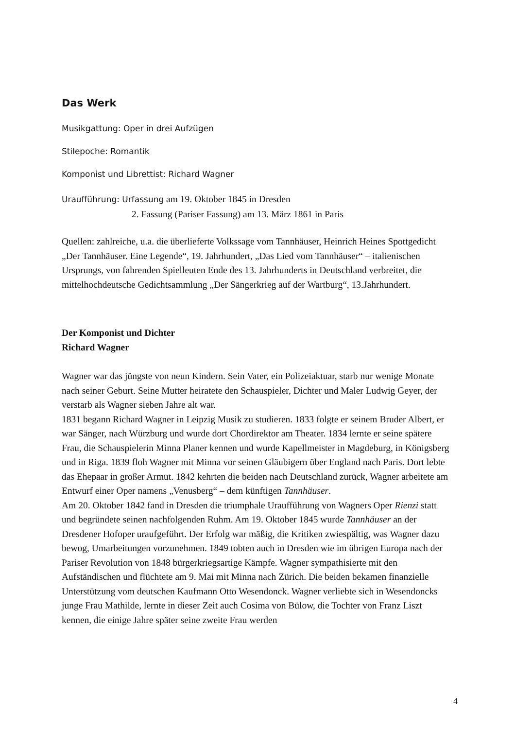Das Werk
Musikgattung: Oper in drei Aufzügen
Stilepoche: Romantik
Komponist und Librettist: Richard Wagner
Uraufführung: Urfassung am 19. Oktober 1845 in Dresden
2. Fassung (Pariser Fassung) am 13. März 1861 in Paris
Quellen: zahlreiche, u.a. die überlieferte Volkssage vom Tannhäuser, Heinrich Heines Spottgedicht „Der Tannhäuser. Eine Legende“, 19. Jahrhundert, „Das Lied vom Tannhäuser“ – italienischen Ursprungs, von fahrenden Spielleuten Ende des 13. Jahrhunderts in Deutschland verbreitet, die mittelhochdeutsche Gedichtsammlung „Der Sängerkrieg auf der Wartburg“, 13.Jahrhundert.
Der Komponist und Dichter
Richard Wagner
Wagner war das jüngste von neun Kindern. Sein Vater, ein Polizeiaktuar, starb nur wenige Monate nach seiner Geburt. Seine Mutter heiratete den Schauspieler, Dichter und Maler Ludwig Geyer, der verstarb als Wagner sieben Jahre alt war.
1831 begann Richard Wagner in Leipzig Musik zu studieren. 1833 folgte er seinem Bruder Albert, er war Sänger, nach Würzburg und wurde dort Chordirektor am Theater. 1834 lernte er seine spätere Frau, die Schauspielerin Minna Planer kennen und wurde Kapellmeister in Magdeburg, in Königsberg und in Riga. 1839 floh Wagner mit Minna vor seinen Gläubigern über England nach Paris. Dort lebte das Ehepaar in großer Armut. 1842 kehrten die beiden nach Deutschland zurück, Wagner arbeitete am Entwurf einer Oper namens „Venusberg“ – dem künftigen Tannhäuser.
Am 20. Oktober 1842 fand in Dresden die triumphale Uraufführung von Wagners Oper Rienzi statt und begründete seinen nachfolgenden Ruhm. Am 19. Oktober 1845 wurde Tannhäuser an der Dresdener Hofoper uraufgeführt. Der Erfolg war mäßig, die Kritiken zwiespältig, was Wagner dazu bewog, Umarbeitungen vorzunehmen. 1849 tobten auch in Dresden wie im übrigen Europa nach der Pariser Revolution von 1848 bürgerkriegsartige Kämpfe. Wagner sympathisierte mit den Aufständischen und flüchtete am 9. Mai mit Minna nach Zürich. Die beiden bekamen finanzielle Unterstützung vom deutschen Kaufmann Otto Wesendonck. Wagner verliebte sich in Wesendoncks junge Frau Mathilde, lernte in dieser Zeit auch Cosima von Bülow, die Tochter von Franz Liszt kennen, die einige Jahre später seine zweite Frau werden
4